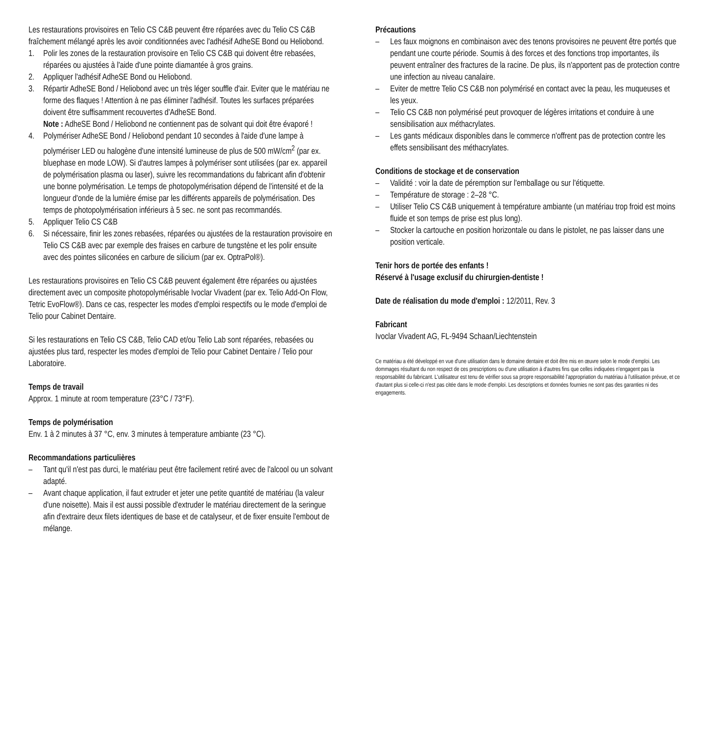Les restaurations provisoires en Telio CS C&B peuvent être réparées avec du Telio CS C&B fraîchement mélangé après les avoir conditionnées avec l'adhésif AdheSE Bond ou Heliobond.
1. Polir les zones de la restauration provisoire en Telio CS C&B qui doivent être rebasées, réparées ou ajustées à l'aide d'une pointe diamantée à gros grains.
2. Appliquer l'adhésif AdheSE Bond ou Heliobond.
3. Répartir AdheSE Bond / Heliobond avec un très léger souffle d'air. Eviter que le matériau ne forme des flaques ! Attention à ne pas éliminer l'adhésif. Toutes les surfaces préparées doivent être suffisamment recouvertes d'AdheSE Bond.
Note : AdheSE Bond / Heliobond ne contiennent pas de solvant qui doit être évaporé !
4. Polymériser AdheSE Bond / Heliobond pendant 10 secondes à l'aide d'une lampe à polymériser LED ou halogène d'une intensité lumineuse de plus de 500 mW/cm<sup>2</sup> (par ex. bluephase en mode LOW). Si d'autres lampes à polymériser sont utilisées (par ex. appareil de polymérisation plasma ou laser), suivre les recommandations du fabricant afin d'obtenir une bonne polymérisation. Le temps de photopolymérisation dépend de l'intensité et de la longueur d'onde de la lumière émise par les différents appareils de polymérisation. Des temps de photopolymérisation inférieurs à 5 sec. ne sont pas recommandés.
5. Appliquer Telio CS C&B
6. Si nécessaire, finir les zones rebasées, réparées ou ajustées de la restauration provisoire en Telio CS C&B avec par exemple des fraises en carbure de tungstène et les polir ensuite avec des pointes siliconées en carbure de silicium (par ex. OptraPol®).
Les restaurations provisoires en Telio CS C&B peuvent également être réparées ou ajustées directement avec un composite photopolymérisable Ivoclar Vivadent (par ex. Telio Add-On Flow, Tetric EvoFlow®). Dans ce cas, respecter les modes d'emploi respectifs ou le mode d'emploi de Telio pour Cabinet Dentaire.
Si les restaurations en Telio CS C&B, Telio CAD et/ou Telio Lab sont réparées, rebasées ou ajustées plus tard, respecter les modes d'emploi de Telio pour Cabinet Dentaire / Telio pour Laboratoire.
Temps de travail
Approx. 1 minute at room temperature (23°C / 73°F).
Temps de polymérisation
Env. 1 à 2 minutes à 37 °C, env. 3 minutes à temperature ambiante (23 °C).
Recommandations particulières
– Tant qu'il n'est pas durci, le matériau peut être facilement retiré avec de l'alcool ou un solvant adapté.
– Avant chaque application, il faut extruder et jeter une petite quantité de matériau (la valeur d'une noisette). Mais il est aussi possible d'extruder le matériau directement de la seringue afin d'extraire deux filets identiques de base et de catalyseur, et de fixer ensuite l'embout de mélange.
Précautions
– Les faux moignons en combinaison avec des tenons provisoires ne peuvent être portés que pendant une courte période. Soumis à des forces et des fonctions trop importantes, ils peuvent entraîner des fractures de la racine. De plus, ils n'apportent pas de protection contre une infection au niveau canalaire.
– Eviter de mettre Telio CS C&B non polymérisé en contact avec la peau, les muqueuses et les yeux.
– Telio CS C&B non polymérisé peut provoquer de légères irritations et conduire à une sensibilisation aux méthacrylates.
– Les gants médicaux disponibles dans le commerce n'offrent pas de protection contre les effets sensibilisant des méthacrylates.
Conditions de stockage et de conservation
– Validité : voir la date de péremption sur l'emballage ou sur l'étiquette.
– Température de storage : 2–28 °C.
– Utiliser Telio CS C&B uniquement à température ambiante (un matériau trop froid est moins fluide et son temps de prise est plus long).
– Stocker la cartouche en position horizontale ou dans le pistolet, ne pas laisser dans une position verticale.
Tenir hors de portée des enfants !
Réservé à l'usage exclusif du chirurgien-dentiste !
Date de réalisation du mode d'emploi : 12/2011, Rev. 3
Fabricant
Ivoclar Vivadent AG, FL-9494 Schaan/Liechtenstein
Ce matériau a été développé en vue d'une utilisation dans le domaine dentaire et doit être mis en œuvre selon le mode d'emploi. Les dommages résultant du non respect de ces prescriptions ou d'une utilisation à d'autres fins que celles indiquées n'engagent pas la responsabilité du fabricant. L'utilisateur est tenu de vérifier sous sa propre responsabilité l'appropriation du matériau à l'utilisation prévue, et ce d'autant plus si celle-ci n'est pas citée dans le mode d'emploi. Les descriptions et données fournies ne sont pas des garanties ni des engagements.